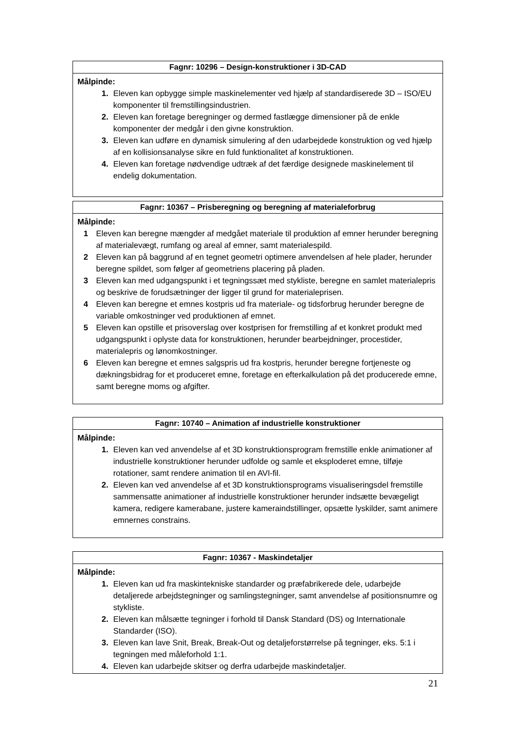Fagnr: 10296 – Design-konstruktioner i 3D-CAD
Målpinde:
1. Eleven kan opbygge simple maskinelementer ved hjælp af standardiserede 3D – ISO/EU komponenter til fremstillingsindustrien.
2. Eleven kan foretage beregninger og dermed fastlægge dimensioner på de enkle komponenter der medgår i den givne konstruktion.
3. Eleven kan udføre en dynamisk simulering af den udarbejdede konstruktion og ved hjælp af en kollisionsanalyse sikre en fuld funktionalitet af konstruktionen.
4. Eleven kan foretage nødvendige udtræk af det færdige designede maskinelement til endelig dokumentation.
Fagnr: 10367 – Prisberegning og beregning af materialeforbrug
Målpinde:
1 Eleven kan beregne mængder af medgået materiale til produktion af emner herunder beregning af materialevægt, rumfang og areal af emner, samt materialespild.
2 Eleven kan på baggrund af en tegnet geometri optimere anvendelsen af hele plader, herunder beregne spildet, som følger af geometriens placering på pladen.
3 Eleven kan med udgangspunkt i et tegningssæt med stykliste, beregne en samlet materialepris og beskrive de forudsætninger der ligger til grund for materialeprisen.
4 Eleven kan beregne et emnes kostpris ud fra materiale- og tidsforbrug herunder beregne de variable omkostninger ved produktionen af emnet.
5 Eleven kan opstille et prisoverslag over kostprisen for fremstilling af et konkret produkt med udgangspunkt i oplyste data for konstruktionen, herunder bearbejdninger, procestider, materialepris og lønomkostninger.
6 Eleven kan beregne et emnes salgspris ud fra kostpris, herunder beregne fortjeneste og dækningsbidrag for et produceret emne, foretage en efterkalkulation på det producerede emne, samt beregne moms og afgifter.
Fagnr: 10740 – Animation af industrielle konstruktioner
Målpinde:
1. Eleven kan ved anvendelse af et 3D konstruktionsprogram fremstille enkle animationer af industrielle konstruktioner herunder udfolde og samle et eksploderet emne, tilføje rotationer, samt rendere animation til en AVI-fil.
2. Eleven kan ved anvendelse af et 3D konstruktionsprograms visualiseringsdel fremstille sammensatte animationer af industrielle konstruktioner herunder indsætte bevægeligt kamera, redigere kamerabane, justere kameraindstillinger, opsætte lyskilder, samt animere emnernes constrains.
Fagnr: 10367 - Maskindetaljer
Målpinde:
1. Eleven kan ud fra maskintekniske standarder og præfabrikerede dele, udarbejde detaljerede arbejdstegninger og samlingstegninger, samt anvendelse af positionsnumre og stykliste.
2. Eleven kan målsætte tegninger i forhold til Dansk Standard (DS) og Internationale Standarder (ISO).
3. Eleven kan lave Snit, Break, Break-Out og detaljeforstørrelse på tegninger, eks. 5:1 i tegningen med måleforhold 1:1.
4. Eleven kan udarbejde skitser og derfra udarbejde maskindetaljer.
21